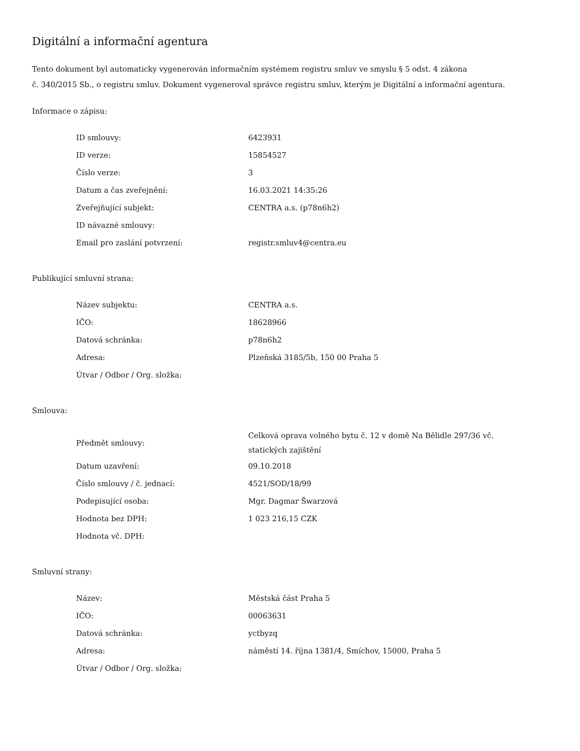Digitální a informační agentura
Tento dokument byl automaticky vygenerován informačním systémem registru smluv ve smyslu § 5 odst. 4 zákona
č. 340/2015 Sb., o registru smluv. Dokument vygeneroval správce registru smluv, kterým je Digitální a informační agentura.
Informace o zápisu:
| ID smlouvy: | 6423931 |
| ID verze: | 15854527 |
| Číslo verze: | 3 |
| Datum a čas zveřejnění: | 16.03.2021 14:35:26 |
| Zveřejňující subjekt: | CENTRA a.s. (p78n6h2) |
| ID návazné smlouvy: | |
| Email pro zaslání potvrzení: | registr.smluv4@centra.eu |
Publikující smluvní strana:
| Název subjektu: | CENTRA a.s. |
| IČO: | 18628966 |
| Datová schránka: | p78n6h2 |
| Adresa: | Plzeňská 3185/5b, 150 00 Praha 5 |
| Útvar / Odbor / Org. složka: | |
Smlouva:
| Předmět smlouvy: | Celková oprava volného bytu č. 12 v domě Na Bělidle 297/36 vč. statických zajištění |
| Datum uzavření: | 09.10.2018 |
| Číslo smlouvy / č. jednací: | 4521/SOD/18/99 |
| Podepisující osoba: | Mgr. Dagmar Šwarzová |
| Hodnota bez DPH: | 1 023 216,15 CZK |
| Hodnota vč. DPH: | |
Smluvní strany:
| Název: | Městská část Praha 5 |
| IČO: | 00063631 |
| Datová schránka: | yctbyzq |
| Adresa: | náměstí 14. října 1381/4, Smíchov, 15000, Praha 5 |
| Útvar / Odbor / Org. složka: | |